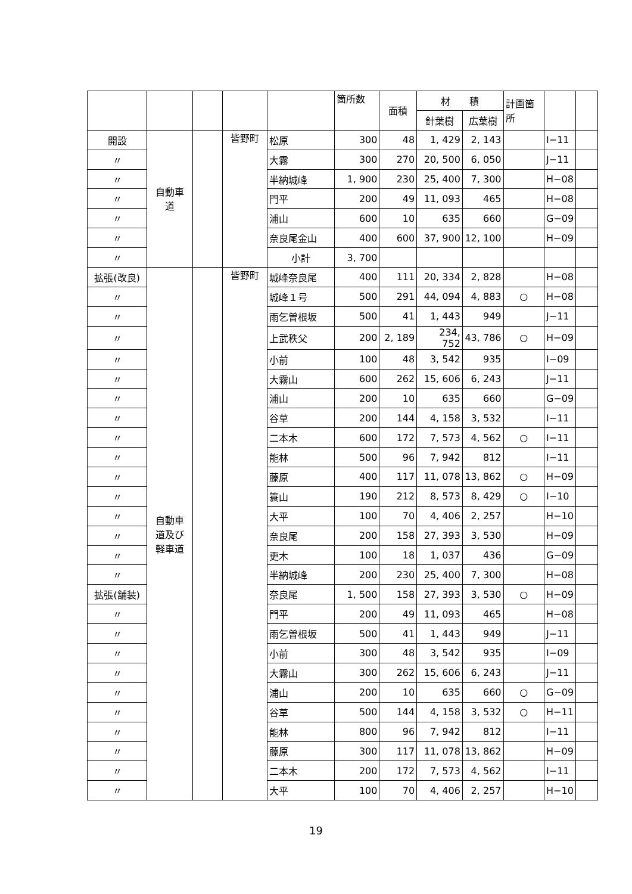| | | | | | 箇所数 | 面積 | 材 積 | | 計画箇 所 | | |
| --- | --- | --- | --- | --- | --- | --- | --- | --- | --- | --- | --- |
| | | | | | | | 針葉樹 | 広葉樹 | | | |
| 開設 | 自動車 道 | | 皆野町 | 松原 | 300 | 48 | 1, 429 | 2, 143 | | I−11 | |
| 〃 | | | | 大霧 | 300 | 270 | 20, 500 | 6, 050 | | J−11 | |
| 〃 | | | | 半納城峰 | 1, 900 | 230 | 25, 400 | 7, 300 | | H−08 | |
| 〃 | | | | 門平 | 200 | 49 | 11, 093 | 465 | | H−08 | |
| 〃 | | | | 浦山 | 600 | 10 | 635 | 660 | | G−09 | |
| 〃 | | | | 奈良尾金山 | 400 | 600 | 37, 900 | 12, 100 | | H−09 | |
| 〃 | | | | 小計 | 3, 700 | | | | | | |
| 拡張(改良) | 自動車 道及び 軽車道 | | 皆野町 | 城峰奈良尾 | 400 | 111 | 20, 334 | 2, 828 | | H−08 | |
| 〃 | | | | 城峰１号 | 500 | 291 | 44, 094 | 4, 883 | ○ | H−08 | |
| 〃 | | | | 雨乞曽根坂 | 500 | 41 | 1, 443 | 949 | | J−11 | |
| 〃 | | | | 上武秩父 | 200 | 2, 189 | 234, 752 | 43, 786 | ○ | H−09 | |
| 〃 | | | | 小前 | 100 | 48 | 3, 542 | 935 | | I−09 | |
| 〃 | | | | 大霧山 | 600 | 262 | 15, 606 | 6, 243 | | J−11 | |
| 〃 | | | | 浦山 | 200 | 10 | 635 | 660 | | G−09 | |
| 〃 | | | | 谷草 | 200 | 144 | 4, 158 | 3, 532 | | I−11 | |
| 〃 | | | | 二本木 | 600 | 172 | 7, 573 | 4, 562 | ○ | I−11 | |
| 〃 | | | | 能林 | 500 | 96 | 7, 942 | 812 | | I−11 | |
| 〃 | | | | 藤原 | 400 | 117 | 11, 078 | 13, 862 | ○ | H−09 | |
| 〃 | | | | 簑山 | 190 | 212 | 8, 573 | 8, 429 | ○ | I−10 | |
| 〃 | | | | 大平 | 100 | 70 | 4, 406 | 2, 257 | | H−10 | |
| 〃 | | | | 奈良尾 | 200 | 158 | 27, 393 | 3, 530 | | H−09 | |
| 〃 | | | | 更木 | 100 | 18 | 1, 037 | 436 | | G−09 | |
| 〃 | | | | 半納城峰 | 200 | 230 | 25, 400 | 7, 300 | | H−08 | |
| 拡張(舗装) | | | | 奈良尾 | 1, 500 | 158 | 27, 393 | 3, 530 | ○ | H−09 | |
| 〃 | | | | 門平 | 200 | 49 | 11, 093 | 465 | | H−08 | |
| 〃 | | | | 雨乞曽根坂 | 500 | 41 | 1, 443 | 949 | | J−11 | |
| 〃 | | | | 小前 | 300 | 48 | 3, 542 | 935 | | I−09 | |
| 〃 | | | | 大霧山 | 300 | 262 | 15, 606 | 6, 243 | | J−11 | |
| 〃 | | | | 浦山 | 200 | 10 | 635 | 660 | ○ | G−09 | |
| 〃 | | | | 谷草 | 500 | 144 | 4, 158 | 3, 532 | ○ | H−11 | |
| 〃 | | | | 能林 | 800 | 96 | 7, 942 | 812 | | I−11 | |
| 〃 | | | | 藤原 | 300 | 117 | 11, 078 | 13, 862 | | H−09 | |
| 〃 | | | | 二本木 | 200 | 172 | 7, 573 | 4, 562 | | I−11 | |
| 〃 | | | | 大平 | 100 | 70 | 4, 406 | 2, 257 | | H−10 | |
19